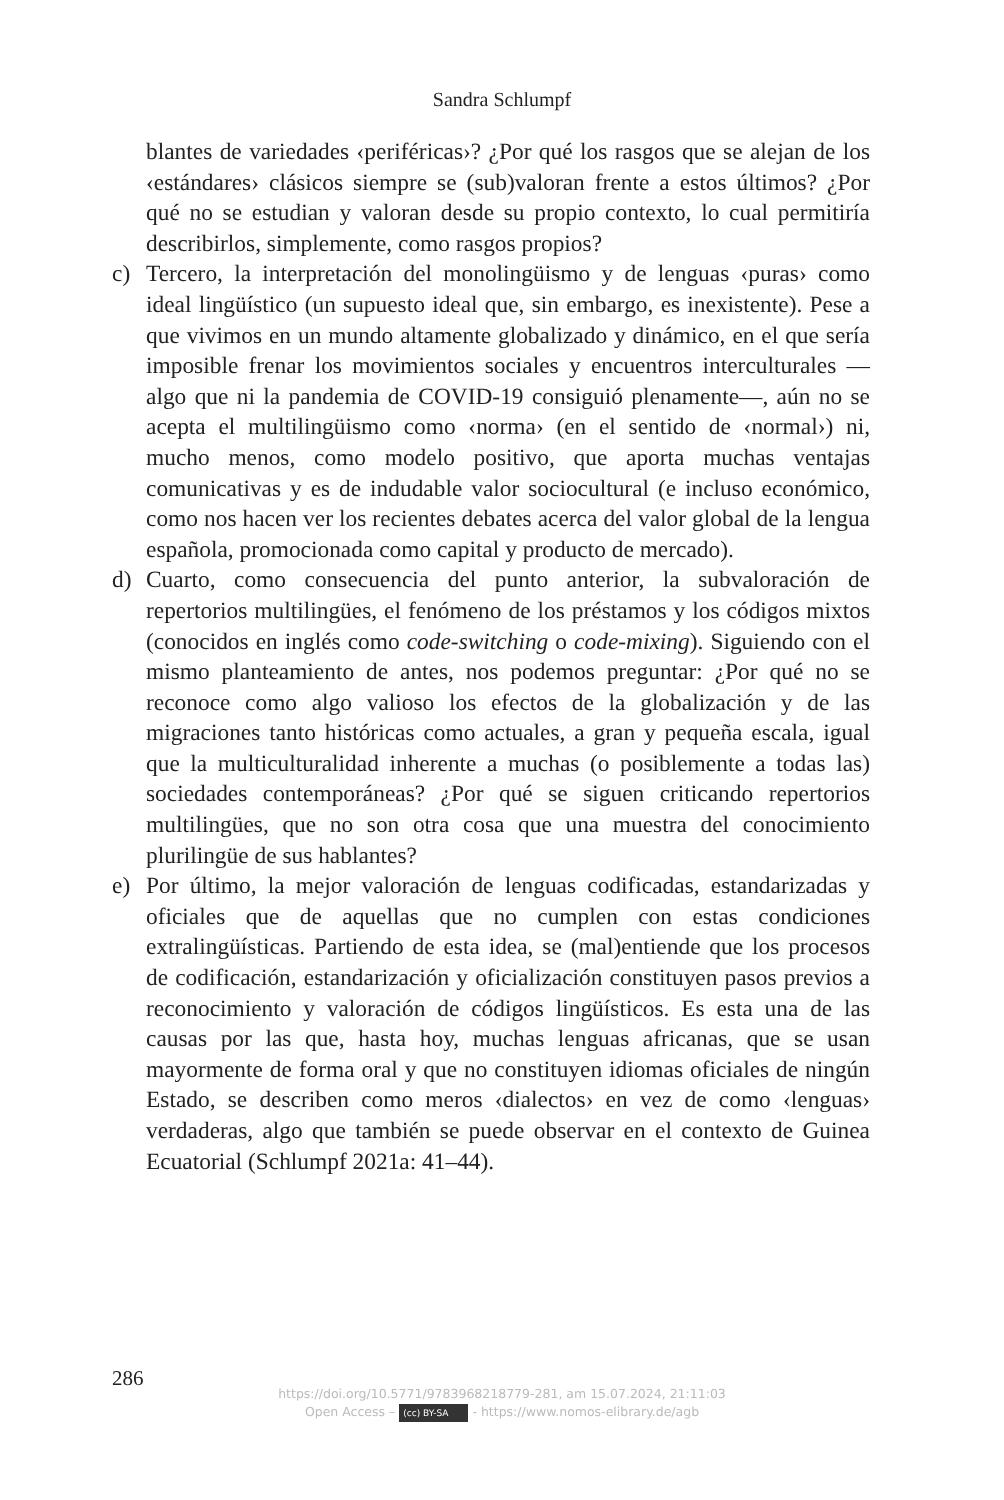Sandra Schlumpf
blantes de variedades ‹periféricas›? ¿Por qué los rasgos que se alejan de los ‹estándares› clásicos siempre se (sub)valoran frente a estos últimos? ¿Por qué no se estudian y valoran desde su propio contexto, lo cual permitiría describirlos, simplemente, como rasgos propios?
c) Tercero, la interpretación del monolingüismo y de lenguas ‹puras› como ideal lingüístico (un supuesto ideal que, sin embargo, es inexistente). Pese a que vivimos en un mundo altamente globalizado y dinámico, en el que sería imposible frenar los movimientos sociales y encuentros interculturales —algo que ni la pandemia de COVID-19 consiguió plenamente—, aún no se acepta el multilingüismo como ‹norma› (en el sentido de ‹normal›) ni, mucho menos, como modelo positivo, que aporta muchas ventajas comunicativas y es de indudable valor sociocultural (e incluso económico, como nos hacen ver los recientes debates acerca del valor global de la lengua española, promocionada como capital y producto de mercado).
d) Cuarto, como consecuencia del punto anterior, la subvaloración de repertorios multilingües, el fenómeno de los préstamos y los códigos mixtos (conocidos en inglés como code-switching o code-mixing). Siguiendo con el mismo planteamiento de antes, nos podemos preguntar: ¿Por qué no se reconoce como algo valioso los efectos de la globalización y de las migraciones tanto históricas como actuales, a gran y pequeña escala, igual que la multiculturalidad inherente a muchas (o posiblemente a todas las) sociedades contemporáneas? ¿Por qué se siguen criticando repertorios multilingües, que no son otra cosa que una muestra del conocimiento plurilingüe de sus hablantes?
e) Por último, la mejor valoración de lenguas codificadas, estandarizadas y oficiales que de aquellas que no cumplen con estas condiciones extralingüísticas. Partiendo de esta idea, se (mal)entiende que los procesos de codificación, estandarización y oficialización constituyen pasos previos a reconocimiento y valoración de códigos lingüísticos. Es esta una de las causas por las que, hasta hoy, muchas lenguas africanas, que se usan mayormente de forma oral y que no constituyen idiomas oficiales de ningún Estado, se describen como meros ‹dialectos› en vez de como ‹lenguas› verdaderas, algo que también se puede observar en el contexto de Guinea Ecuatorial (Schlumpf 2021a: 41–44).
286
https://doi.org/10.5771/9783968218779-281, am 15.07.2024, 21:11:03
Open Access – (cc) BY-SA - https://www.nomos-elibrary.de/agb